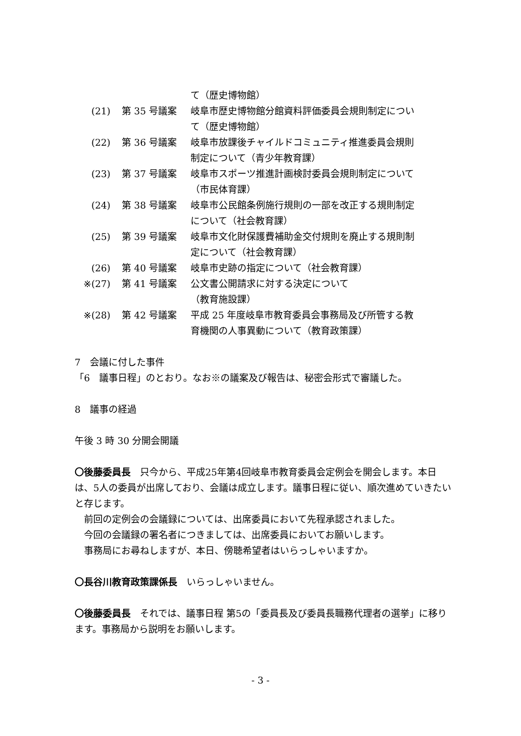て（歴史博物館）
(21) 第 35 号議案 岐阜市歴史博物館分館資料評価委員会規則制定について（歴史博物館）
(22) 第 36 号議案 岐阜市放課後チャイルドコミュニティ推進委員会規則制定について（青少年教育課）
(23) 第 37 号議案 岐阜市スポーツ推進計画検討委員会規則制定について（市民体育課）
(24) 第 38 号議案 岐阜市公民館条例施行規則の一部を改正する規則制定について（社会教育課）
(25) 第 39 号議案 岐阜市文化財保護費補助金交付規則を廃止する規則制定について（社会教育課）
(26) 第 40 号議案 岐阜市史跡の指定について（社会教育課）
※ (27) 第 41 号議案 公文書公開請求に対する決定について
（教育施設課）
※ (28) 第 42 号議案 平成 25 年度岐阜市教育委員会事務局及び所管する教育機関の人事異動について（教育政策課）
7　会議に付した事件
「6　議事日程」のとおり。なお※の議案及び報告は、秘密会形式で審議した。
8　議事の経過
午後 3 時 30 分開会開議
〇後藤委員長　只今から、平成25年第4回岐阜市教育委員会定例会を開会します。本日は、5人の委員が出席しており、会議は成立します。議事日程に従い、順次進めていきたいと存じます。
　前回の定例会の会議録については、出席委員において先程承認されました。
　今回の会議録の署名者につきましては、出席委員においてお願いします。
　事務局にお尋ねしますが、本日、傍聴希望者はいらっしゃいますか。
〇長谷川教育政策課係長　いらっしゃいません。
〇後藤委員長　それでは、議事日程 第5の「委員長及び委員長職務代理者の選挙」に移ります。事務局から説明をお願いします。
- 3 -